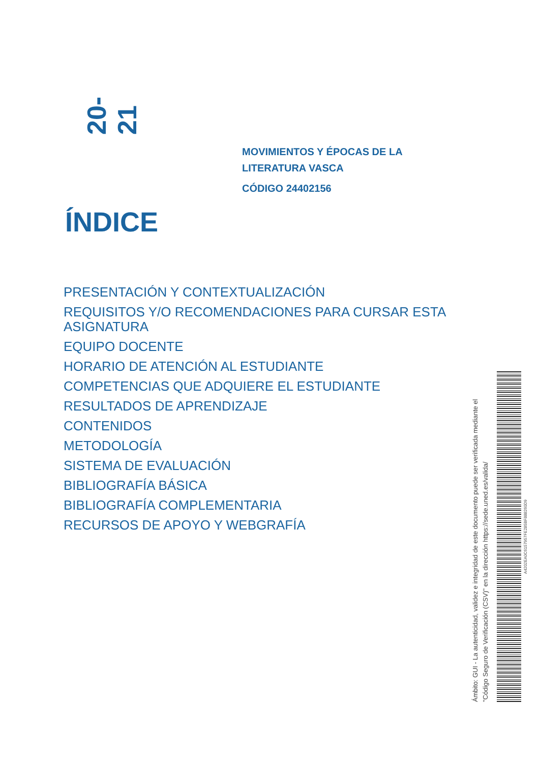20-21
MOVIMIENTOS Y ÉPOCAS DE LA
LITERATURA VASCA
CÓDIGO 24402156
ÍNDICE
PRESENTACIÓN Y CONTEXTUALIZACIÓN
REQUISITOS Y/O RECOMENDACIONES PARA CURSAR ESTA ASIGNATURA
EQUIPO DOCENTE
HORARIO DE ATENCIÓN AL ESTUDIANTE
COMPETENCIAS QUE ADQUIERE EL ESTUDIANTE
RESULTADOS DE APRENDIZAJE
CONTENIDOS
METODOLOGÍA
SISTEMA DE EVALUACIÓN
BIBLIOGRAFÍA BÁSICA
BIBLIOGRAFÍA COMPLEMENTARIA
RECURSOS DE APOYO Y WEBGRAFÍA
Ámbito: GUI - La autenticidad, validez e integridad de este documento puede ser verificada mediante el
"Código Seguro de Verificación (CSV)" en la dirección https://sede.uned.es/valida/
A4202EA0C6157957FE285BF888260D9